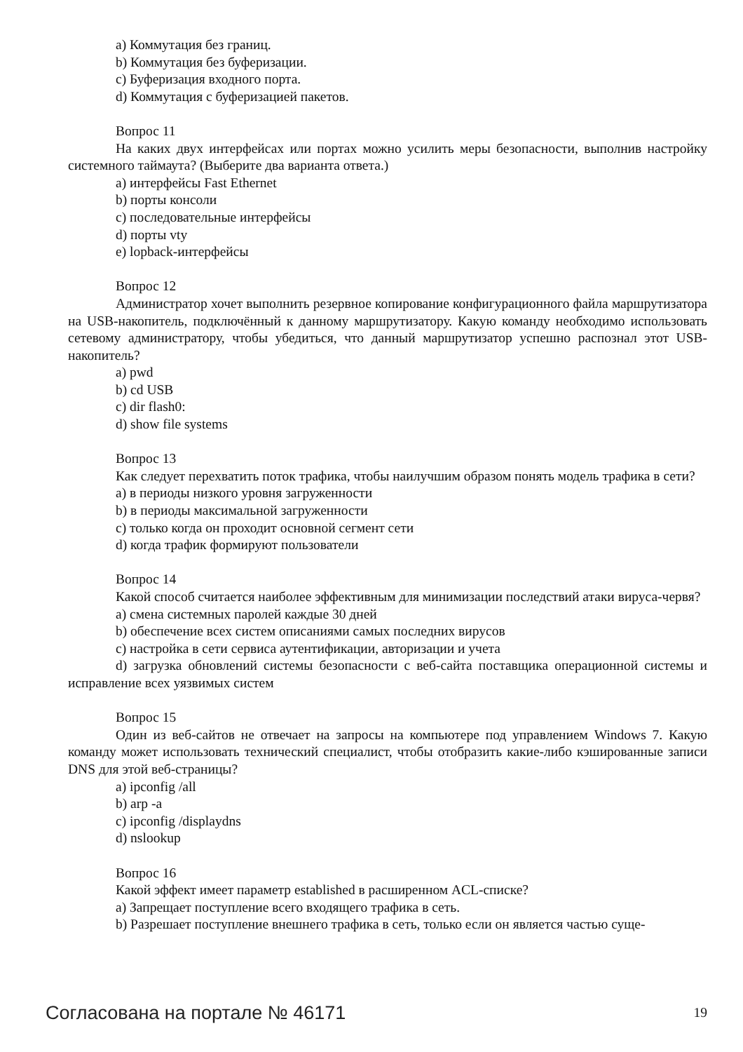a) Коммутация без границ.
b) Коммутация без буферизации.
c) Буферизация входного порта.
d) Коммутация с буферизацией пакетов.
Вопрос 11
На каких двух интерфейсах или портах можно усилить меры безопасности, выполнив настройку системного таймаута? (Выберите два варианта ответа.)
a) интерфейсы Fast Ethernet
b) порты консоли
c) последовательные интерфейсы
d) порты vty
e) lopback-интерфейсы
Вопрос 12
Администратор хочет выполнить резервное копирование конфигурационного файла маршрутизатора на USB-накопитель, подключённый к данному маршрутизатору. Какую команду необходимо использовать сетевому администратору, чтобы убедиться, что данный маршрутизатор успешно распознал этот USB-накопитель?
a) pwd
b) cd USB
c) dir flash0:
d) show file systems
Вопрос 13
Как следует перехватить поток трафика, чтобы наилучшим образом понять модель трафика в сети?
a) в периоды низкого уровня загруженности
b) в периоды максимальной загруженности
c) только когда он проходит основной сегмент сети
d) когда трафик формируют пользователи
Вопрос 14
Какой способ считается наиболее эффективным для минимизации последствий атаки вируса-червя?
a) смена системных паролей каждые 30 дней
b) обеспечение всех систем описаниями самых последних вирусов
c) настройка в сети сервиса аутентификации, авторизации и учета
d) загрузка обновлений системы безопасности с веб-сайта поставщика операционной системы и исправление всех уязвимых систем
Вопрос 15
Один из веб-сайтов не отвечает на запросы на компьютере под управлением Windows 7. Какую команду может использовать технический специалист, чтобы отобразить какие-либо кэшированные записи DNS для этой веб-страницы?
a) ipconfig /all
b) arp -a
c) ipconfig /displaydns
d) nslookup
Вопрос 16
Какой эффект имеет параметр established в расширенном ACL-списке?
a) Запрещает поступление всего входящего трафика в сеть.
b) Разрешает поступление внешнего трафика в сеть, только если он является частью суще-
Согласована на портале № 46171 19